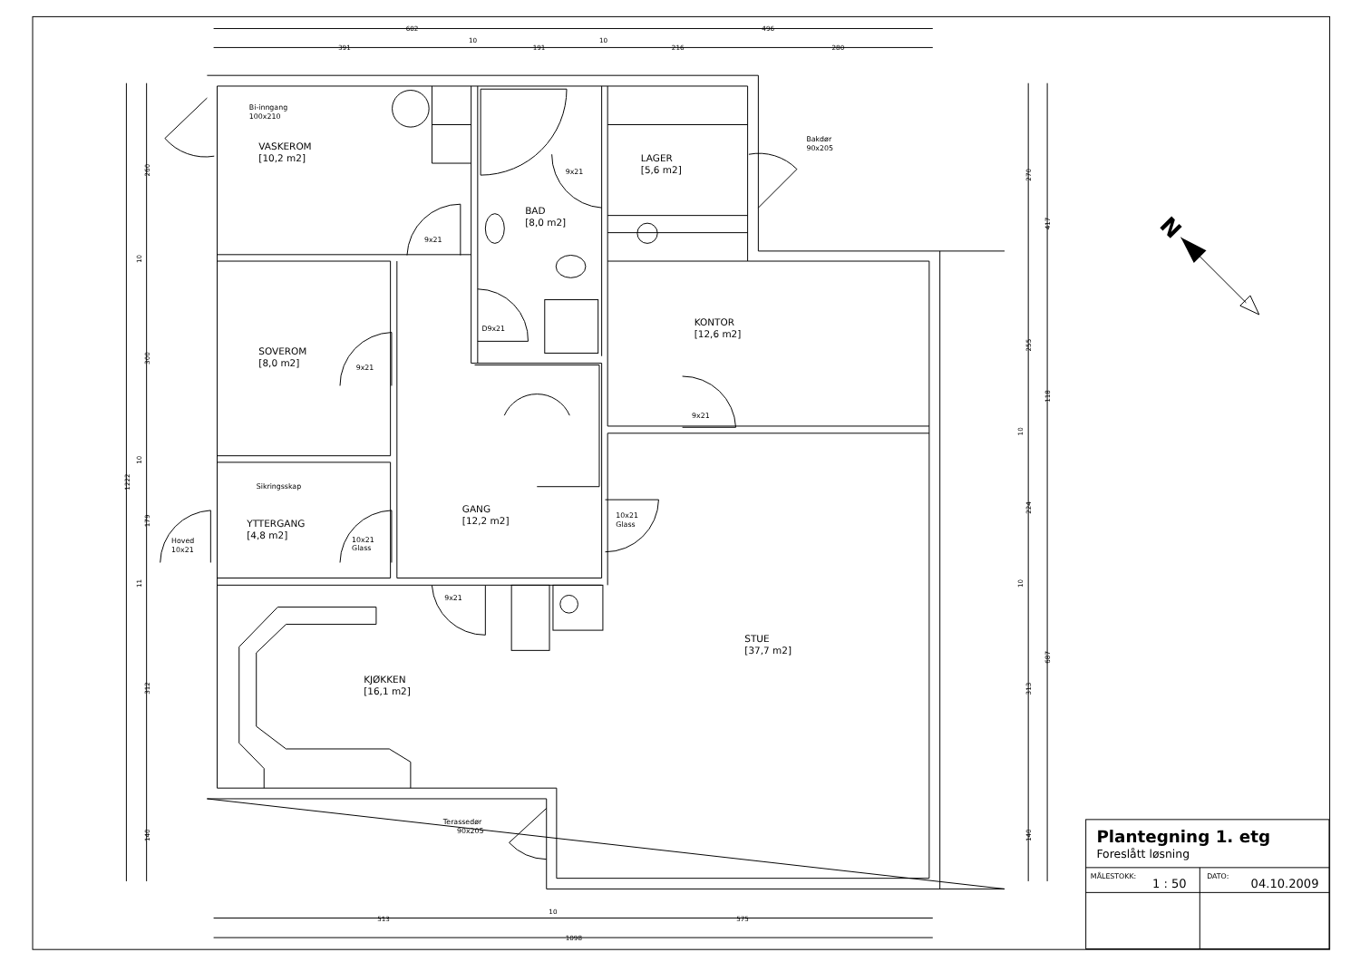N
602
496
10
10
391
191
216
280
Bi-inngang
100x210
VASKEROM
[10,2 m2]
BAD
[8,0 m2]
LAGER
[5,6 m2]
Bakdør
90x205
9x21
9x21
D9x21
KONTOR
[12,6 m2]
SOVEROM
[8,0 m2]
9x21
9x21
Sikringsskap
GANG
[12,2 m2]
10x21
Glass
YTTERGANG
[4,8 m2]
Hoved
10x21
10x21
Glass
9x21
STUE
[37,7 m2]
KJØKKEN
[16,1 m2]
Terassedør
90x205
260
10
300
10
1222
179
11
312
140
270
417
255
118
10
224
10
687
313
140
10
513
575
1098
Plantegning 1. etg
Foreslått løsning
MÅLESTOKK:
1 : 50
DATO:
04.10.2009